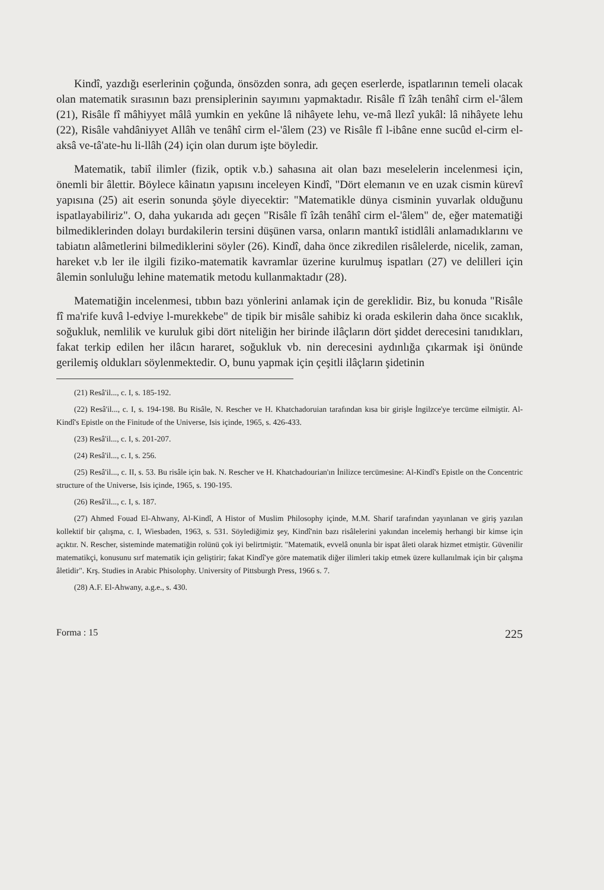Kindî, yazdığı eserlerinin çoğunda, önsözden sonra, adı geçen eserlerde, ispatlarının temeli olacak olan matematik sırasının bazı prensiplerinin sayımını yapmaktadır. Risâle fî îzâh tenâhî cirm el-'âlem (21), Risâle fî mâhiyyet mâlâ yumkin en yekûne lâ nihâyete lehu, ve-mâ llezî yukâl: lâ nihâyete lehu (22), Risâle vahdâniyyet Allâh ve tenâhî cirm el-'âlem (23) ve Risâle fî l-ibâne enne sucûd el-cirm el-aksâ ve-tâ'ate-hu li-llâh (24) için olan durum işte böyledir.
Matematik, tabiî ilimler (fizik, optik v.b.) sahasına ait olan bazı meselelerin incelenmesi için, önemli bir âlettir. Böylece kâinatın yapısını inceleyen Kindî, "Dört elemanın ve en uzak cismin kürevî yapısına (25) ait eserin sonunda şöyle diyecektir: "Matematikle dünya cisminin yuvarlak olduğunu ispatlayabiliriz". O, daha yukarıda adı geçen "Risâle fî îzâh tenâhî cirm el-'âlem" de, eğer matematiği bilmediklerinden dolayı burdakilerin tersini düşünen varsa, onların mantıkî istidlâli anlamadıklarını ve tabiatın alâmetlerini bilmediklerini söyler (26). Kindî, daha önce zikredilen risâlelerde, nicelik, zaman, hareket v.b ler ile ilgili fiziko-matematik kavramlar üzerine kurulmuş ispatları (27) ve delilleri için âlemin sonluluğu lehine matematik metodu kullanmaktadır (28).
Matematiğin incelenmesi, tıbbın bazı yönlerini anlamak için de gereklidir. Biz, bu konuda "Risâle fî ma'rife kuvâ l-edviye l-murekkebe" de tipik bir misâle sahibiz ki orada eskilerin daha önce sıcaklık, soğukluk, nemlilik ve kuruluk gibi dört niteliğin her birinde ilâçların dört şiddet derecesini tanıdıkları, fakat terkip edilen her ilâcın hararet, soğukluk vb. nin derecesini aydınlığa çıkarmak işi önünde gerilemiş oldukları söylenmektedir. O, bunu yapmak için çeşitli ilâçların şidetinin
(21) Resâ'il..., c. I, s. 185-192.
(22) Resâ'il..., c. I, s. 194-198. Bu Risâle, N. Rescher ve H. Khatchadoruian tarafından kısa bir girişle İngilzce'ye tercüme eilmiştir. Al-Kindî's Epistle on the Finitude of the Universe, Isis içinde, 1965, s. 426-433.
(23) Resâ'il..., c. I, s. 201-207.
(24) Resâ'il..., c. I, s. 256.
(25) Resâ'il..., c. II, s. 53. Bu risâle için bak. N. Rescher ve H. Khatchadourian'ın İnilizce tercümesine: Al-Kindî's Epistle on the Concentric structure of the Universe, Isis içinde, 1965, s. 190-195.
(26) Resâ'il..., c. I, s. 187.
(27) Ahmed Fouad El-Ahwany, Al-Kindî, A Histor of Muslim Philosophy içinde, M.M. Sharif tarafından yayınlanan ve giriş yazılan kollektif bir çalışma, c. I, Wiesbaden, 1963, s. 531. Söylediğimiz şey, Kindî'nin bazı risâlelerini yakından incelemiş herhangi bir kimse için açıktır. N. Rescher, sisteminde matematiğin rolünü çok iyi belirtmiştir. "Matematik, evvelâ onunla bir ispat âleti olarak hizmet etmiştir. Güvenilir matematikçi, konusunu sırf matematik için geliştirir; fakat Kindî'ye göre matematik diğer ilimleri takip etmek üzere kullanılmak için bir çalışma âletidir". Krş. Studies in Arabic Phisolophy. University of Pittsburgh Press, 1966 s. 7.
(28) A.F. El-Ahwany, a.g.e., s. 430.
Forma : 15 225